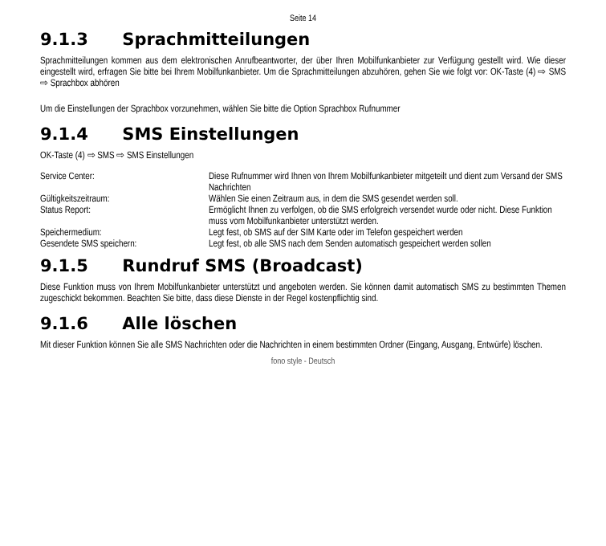Seite 14
9.1.3 Sprachmitteilungen
Sprachmitteilungen kommen aus dem elektronischen Anrufbeantworter, der über Ihren Mobilfunkanbieter zur Verfügung gestellt wird. Wie dieser eingestellt wird, erfragen Sie bitte bei Ihrem Mobilfunkanbieter. Um die Sprachmitteilungen abzuhören, gehen Sie wie folgt vor: OK-Taste (4) ⇨ SMS ⇨ Sprachbox abhören
Um die Einstellungen der Sprachbox vorzunehmen, wählen Sie bitte die Option Sprachbox Rufnummer
9.1.4 SMS Einstellungen
OK-Taste (4) ⇨ SMS ⇨ SMS Einstellungen
| Service Center: | Diese Rufnummer wird Ihnen von Ihrem Mobilfunkanbieter mitgeteilt und dient zum Versand der SMS Nachrichten |
| Gültigkeitszeitraum: | Wählen Sie einen Zeitraum aus, in dem die SMS gesendet werden soll. |
| Status Report: | Ermöglicht Ihnen zu verfolgen, ob die SMS erfolgreich versendet wurde oder nicht. Diese Funktion muss vom Mobilfunkanbieter unterstützt werden. |
| Speichermedium: | Legt fest, ob SMS auf der SIM Karte oder im Telefon gespeichert werden |
| Gesendete SMS speichern: | Legt fest, ob alle SMS nach dem Senden automatisch gespeichert werden sollen |
9.1.5 Rundruf SMS (Broadcast)
Diese Funktion muss von Ihrem Mobilfunkanbieter unterstützt und angeboten werden. Sie können damit automatisch SMS zu bestimmten Themen zugeschickt bekommen. Beachten Sie bitte, dass diese Dienste in der Regel kostenpflichtig sind.
9.1.6 Alle löschen
Mit dieser Funktion können Sie alle SMS Nachrichten oder die Nachrichten in einem bestimmten Ordner (Eingang, Ausgang, Entwürfe) löschen.
fono style - Deutsch